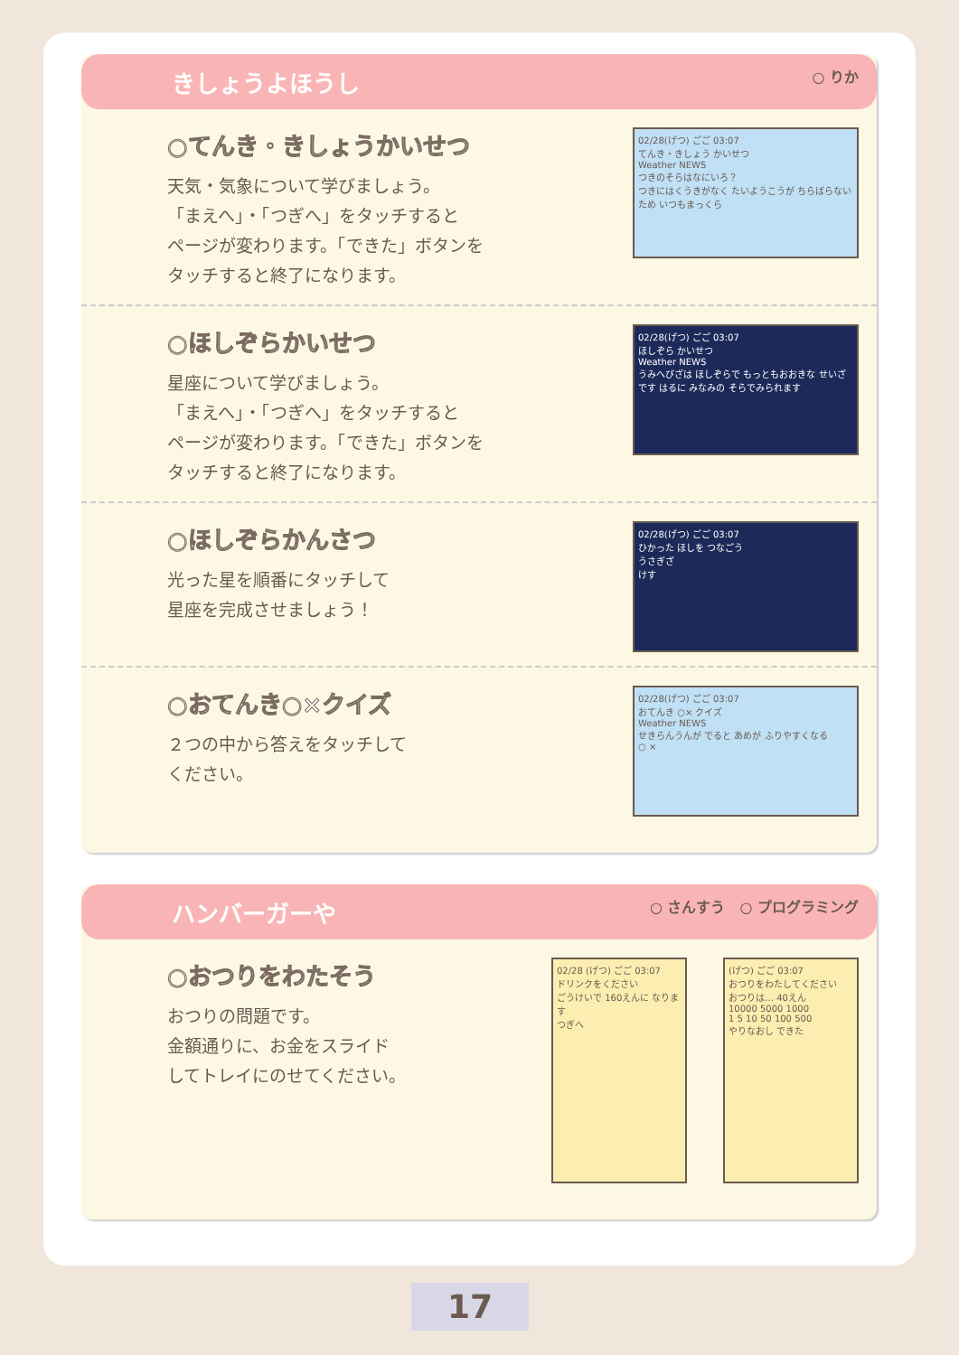きしょうよほうし ○ りか
○てんき・きしょうかいせつ
天気・気象について学びましょう。
「まえへ」・「つぎへ」をタッチすると
ページが変わります。「できた」ボタンを
タッチすると終了になります。
02/28(げつ) ごご 03:07
てんき・きしょう かいせつ
Weather NEWS
つきのそらはなにいろ？
つきにはくうきがなく たいようこうが ちらばらないため いつもまっくら
○ほしぞらかいせつ
星座について学びましょう。
「まえへ」・「つぎへ」をタッチすると
ページが変わります。「できた」ボタンを
タッチすると終了になります。
02/28(げつ) ごご 03:07
ほしぞら かいせつ
Weather NEWS
うみへびざは ほしぞらで もっともおおきな せいざです はるに みなみの そらでみられます
○ほしぞらかんさつ
光った星を順番にタッチして
星座を完成させましょう！
02/28(げつ) ごご 03:07
ひかった ほしを つなごう
うさぎざ
けす
○おてんき○×クイズ
２つの中から答えをタッチして
ください。
02/28(げつ) ごご 03:07
おてんき ○× クイズ
Weather NEWS
せきらんうんが でると あめが ふりやすくなる
○ ×
ハンバーガーや ○ さんすう　○ プログラミング
○おつりをわたそう
おつりの問題です。
金額通りに、お金をスライド
してトレイにのせてください。
02/28 (げつ) ごご 03:07
ドリンクをください
ごうけいで 160えんに なります
つぎへ
(げつ) ごご 03:07
おつりをわたしてください
おつりは… 40えん
10000 5000 1000
1 5 10 50 100 500
やりなおし できた
17